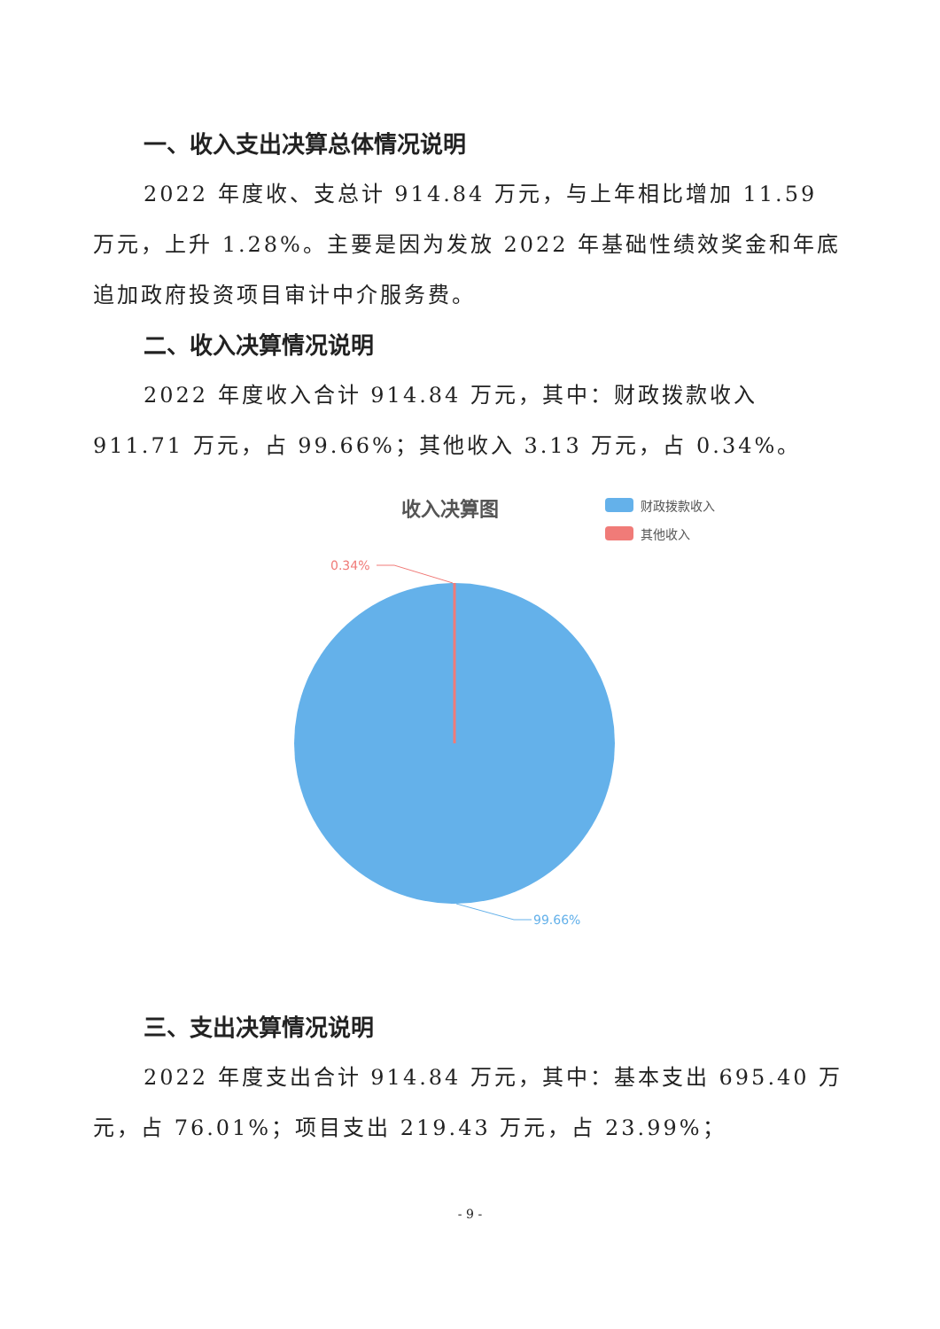一、收入支出决算总体情况说明
2022 年度收、支总计 914.84 万元，与上年相比增加 11.59 万元，上升 1.28%。主要是因为发放 2022 年基础性绩效奖金和年底追加政府投资项目审计中介服务费。
二、收入决算情况说明
2022 年度收入合计 914.84 万元，其中：财政拨款收入 911.71 万元，占 99.66%；其他收入 3.13 万元，占 0.34%。
收入决算图
财政拨款收入
其他收入
0.34%
99.66%
三、支出决算情况说明
2022 年度支出合计 914.84 万元，其中：基本支出 695.40 万元，占 76.01%；项目支出 219.43 万元，占 23.99%；
- 9 -